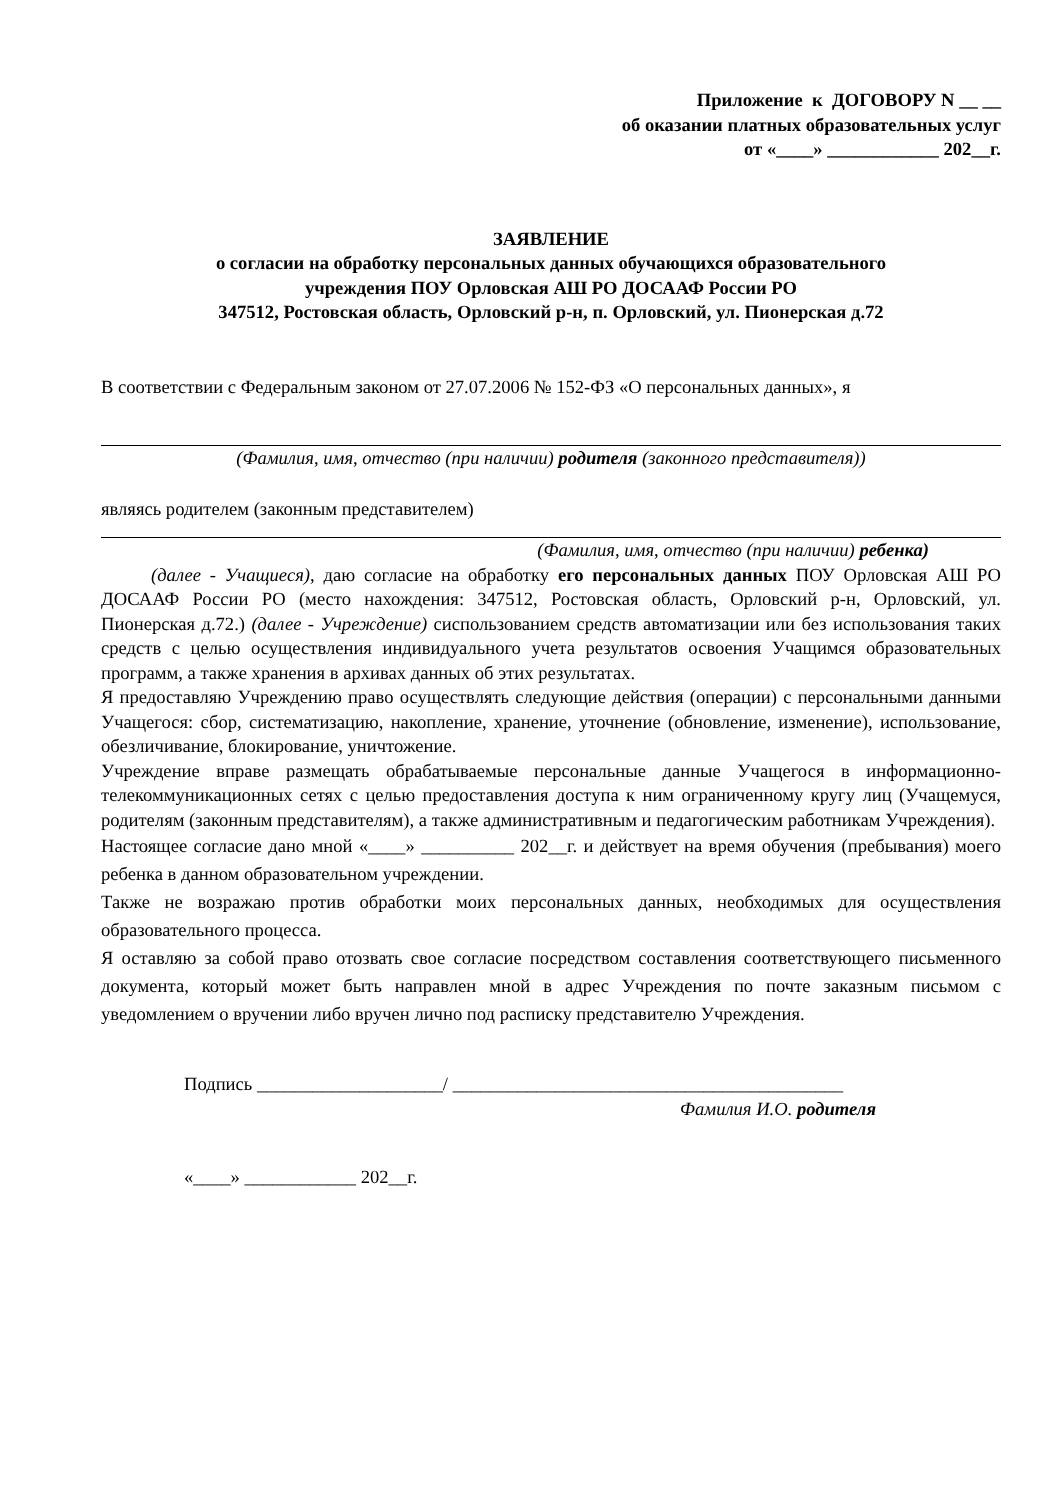Приложение к ДОГОВОРУ N __ __
об оказании платных образовательных услуг
от «____» ____________ 202__г.
ЗАЯВЛЕНИЕ
о согласии на обработку персональных данных обучающихся образовательного
учреждения ПОУ Орловская АШ РО ДОСААФ России РО
347512, Ростовская область, Орловский р-н, п. Орловский, ул. Пионерская д.72
В соответствии с Федеральным законом от 27.07.2006 № 152-ФЗ «О персональных данных», я
(Фамилия, имя, отчество (при наличии) родителя (законного представителя))
являясь родителем (законным представителем)
(Фамилия, имя, отчество (при наличии) ребенка)
(далее - Учащиеся), даю согласие на обработку его персональных данных ПОУ Орловская АШ РО ДОСААФ России РО (место нахождения: 347512, Ростовская область, Орловский р-н, Орловский, ул. Пионерская д.72.) (далее - Учреждение) сиспользованием средств автоматизации или без использования таких средств с целью осуществления индивидуального учета результатов освоения Учащимся образовательных программ, а также хранения в архивах данных об этих результатах.
Я предоставляю Учреждению право осуществлять следующие действия (операции) с персональными данными Учащегося: сбор, систематизацию, накопление, хранение, уточнение (обновление, изменение), использование, обезличивание, блокирование, уничтожение.
Учреждение вправе размещать обрабатываемые персональные данные Учащегося в информационно-телекоммуникационных сетях с целью предоставления доступа к ним ограниченному кругу лиц (Учащемуся, родителям (законным представителям), а также административным и педагогическим работникам Учреждения).
Настоящее согласие дано мной «____» __________ 202__г. и действует на время обучения (пребывания) моего ребенка в данном образовательном учреждении.
Также не возражаю против обработки моих персональных данных, необходимых для осуществления образовательного процесса.
Я оставляю за собой право отозвать свое согласие посредством составления соответствующего письменного документа, который может быть направлен мной в адрес Учреждения по почте заказным письмом с уведомлением о вручении либо вручен лично под расписку представителю Учреждения.
Подпись ____________________/ __________________________________________
Фамилия И.О. родителя
«____» ____________ 202__г.